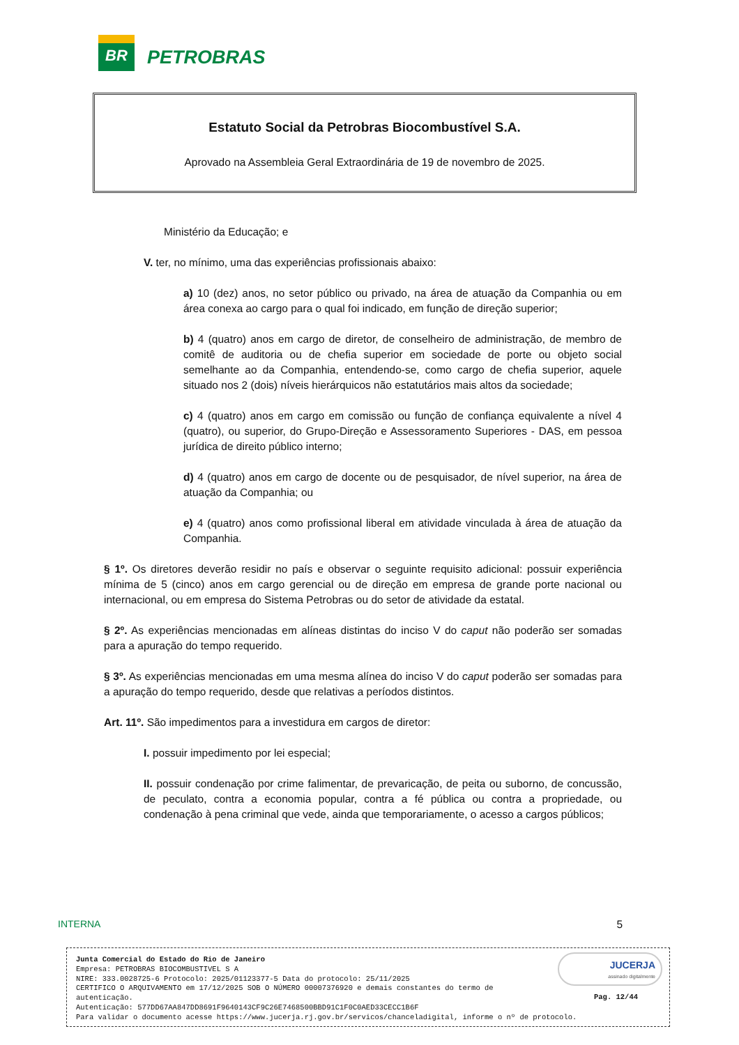BR
PETROBRAS
Estatuto Social da Petrobras Biocombustível S.A.
Aprovado na Assembleia Geral Extraordinária de 19 de novembro de 2025.
Ministério da Educação; e
V. ter, no mínimo, uma das experiências profissionais abaixo:
a) 10 (dez) anos, no setor público ou privado, na área de atuação da Companhia ou em área conexa ao cargo para o qual foi indicado, em função de direção superior;
b) 4 (quatro) anos em cargo de diretor, de conselheiro de administração, de membro de comitê de auditoria ou de chefia superior em sociedade de porte ou objeto social semelhante ao da Companhia, entendendo-se, como cargo de chefia superior, aquele situado nos 2 (dois) níveis hierárquicos não estatutários mais altos da sociedade;
c) 4 (quatro) anos em cargo em comissão ou função de confiança equivalente a nível 4 (quatro), ou superior, do Grupo-Direção e Assessoramento Superiores - DAS, em pessoa jurídica de direito público interno;
d) 4 (quatro) anos em cargo de docente ou de pesquisador, de nível superior, na área de atuação da Companhia; ou
e) 4 (quatro) anos como profissional liberal em atividade vinculada à área de atuação da Companhia.
§ 1º. Os diretores deverão residir no país e observar o seguinte requisito adicional: possuir experiência mínima de 5 (cinco) anos em cargo gerencial ou de direção em empresa de grande porte nacional ou internacional, ou em empresa do Sistema Petrobras ou do setor de atividade da estatal.
§ 2º. As experiências mencionadas em alíneas distintas do inciso V do caput não poderão ser somadas para a apuração do tempo requerido.
§ 3º. As experiências mencionadas em uma mesma alínea do inciso V do caput poderão ser somadas para a apuração do tempo requerido, desde que relativas a períodos distintos.
Art. 11º. São impedimentos para a investidura em cargos de diretor:
I. possuir impedimento por lei especial;
II. possuir condenação por crime falimentar, de prevaricação, de peita ou suborno, de concussão, de peculato, contra a economia popular, contra a fé pública ou contra a propriedade, ou condenação à pena criminal que vede, ainda que temporariamente, o acesso a cargos públicos;
INTERNA 5
JUCERJA
assinado digitalmente
Pag. 12/44
Junta Comercial do Estado do Rio de Janeiro
Empresa: PETROBRAS BIOCOMBUSTIVEL S A
NIRE: 333.0028725-6 Protocolo: 2025/01123377-5 Data do protocolo: 25/11/2025
CERTIFICO O ARQUIVAMENTO em 17/12/2025 SOB O NÚMERO 00007376920 e demais constantes do termo de
autenticação.
Autenticação: 577DD67AA847DD8691F9640143CF9C26E7468500BBD91C1F0C0AED33CECC1B6F
Para validar o documento acesse https://www.jucerja.rj.gov.br/servicos/chanceladigital, informe o nº de protocolo.